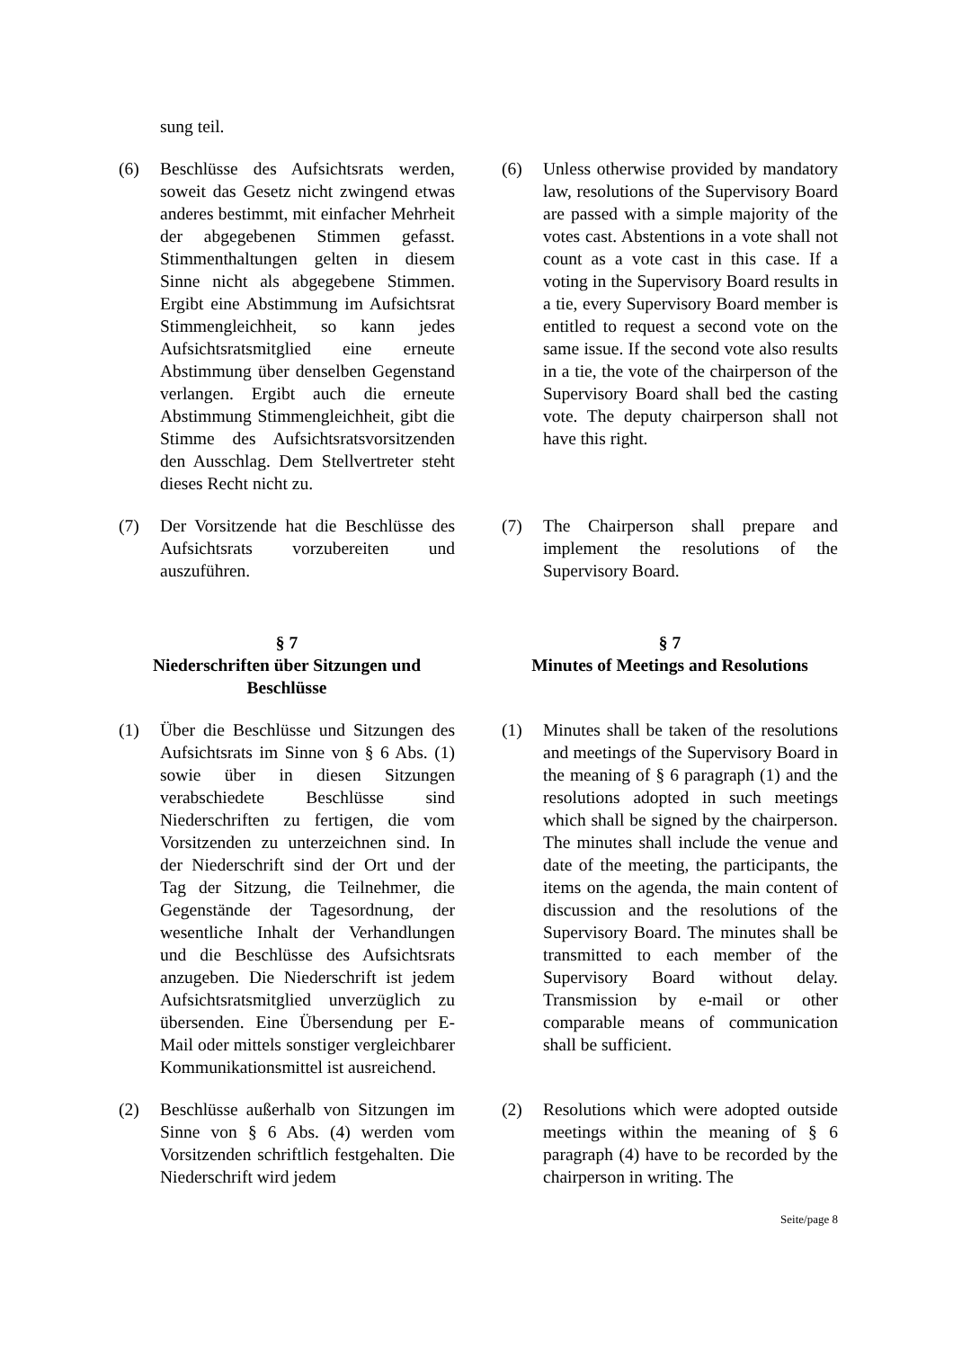sung teil.
(6) Beschlüsse des Aufsichtsrats werden, soweit das Gesetz nicht zwingend etwas anderes bestimmt, mit einfacher Mehrheit der abgegebenen Stimmen gefasst. Stimmenthaltungen gelten in diesem Sinne nicht als abgegebene Stimmen. Ergibt eine Abstimmung im Aufsichtsrat Stimmengleichheit, so kann jedes Aufsichtsratsmitglied eine erneute Abstimmung über denselben Gegenstand verlangen. Ergibt auch die erneute Abstimmung Stimmengleichheit, gibt die Stimme des Aufsichtsratsvorsitzenden den Ausschlag. Dem Stellvertreter steht dieses Recht nicht zu.
(6) Unless otherwise provided by mandatory law, resolutions of the Supervisory Board are passed with a simple majority of the votes cast. Abstentions in a vote shall not count as a vote cast in this case. If a voting in the Supervisory Board results in a tie, every Supervisory Board member is entitled to request a second vote on the same issue. If the second vote also results in a tie, the vote of the chairperson of the Supervisory Board shall bed the casting vote. The deputy chairperson shall not have this right.
(7) Der Vorsitzende hat die Beschlüsse des Aufsichtsrats vorzubereiten und auszuführen.
(7) The Chairperson shall prepare and implement the resolutions of the Supervisory Board.
§ 7
Niederschriften über Sitzungen und Beschlüsse
§ 7
Minutes of Meetings and Resolutions
(1) Über die Beschlüsse und Sitzungen des Aufsichtsrats im Sinne von § 6 Abs. (1) sowie über in diesen Sitzungen verabschiedete Beschlüsse sind Niederschriften zu fertigen, die vom Vorsitzenden zu unterzeichnen sind. In der Niederschrift sind der Ort und der Tag der Sitzung, die Teilnehmer, die Gegenstände der Tagesordnung, der wesentliche Inhalt der Verhandlungen und die Beschlüsse des Aufsichtsrats anzugeben. Die Niederschrift ist jedem Aufsichtsratsmitglied unverzüglich zu übersenden. Eine Übersendung per E-Mail oder mittels sonstiger vergleichbarer Kommunikationsmittel ist ausreichend.
(1) Minutes shall be taken of the resolutions and meetings of the Supervisory Board in the meaning of § 6 paragraph (1) and the resolutions adopted in such meetings which shall be signed by the chairperson. The minutes shall include the venue and date of the meeting, the participants, the items on the agenda, the main content of discussion and the resolutions of the Supervisory Board. The minutes shall be transmitted to each member of the Supervisory Board without delay. Transmission by e-mail or other comparable means of communication shall be sufficient.
(2) Beschlüsse außerhalb von Sitzungen im Sinne von § 6 Abs. (4) werden vom Vorsitzenden schriftlich festgehalten. Die Niederschrift wird jedem
(2) Resolutions which were adopted outside meetings within the meaning of § 6 paragraph (4) have to be recorded by the chairperson in writing. The
Seite/page 8